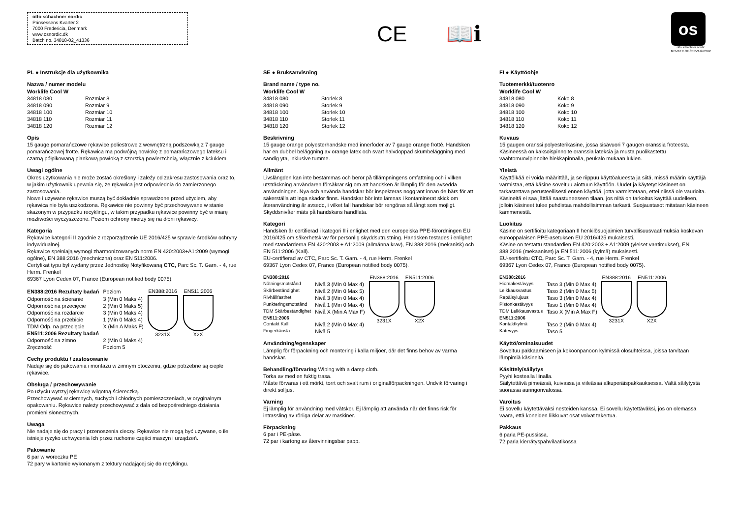otto schachner nordic
Prinsessens Kvarter 2
7000 Fredericia, Denmark
www.osnordic.dk
Batch no. 34818-02_41336
CE 📖ℹ
os
otto schachner nordic
MEMBER OF ČERVA GROUP
PL ● Instrukcje dla użytkownika
Nazwa / numer modelu
Worklife Cool W
| 34818 080 | Rozmiar 8 |
| 34818 090 | Rozmiar 9 |
| 34818 100 | Rozmiar 10 |
| 34818 110 | Rozmiar 11 |
| 34818 120 | Rozmiar 12 |
Opis
15 gauge pomarańczowe rękawice poliestrowe z wewnętrzną podszewką z 7 gauge pomarańczowej frotte. Rękawica ma podwójną powłokę z pomarańczowego lateksu i czarną półpikowaną piankową powłoką z szorstką powierzchnią, włącznie z kciukiem.
Uwagi ogólne
Okres użytkowania nie może zostać określony i zależy od zakresu zastosowania oraz to, w jakim użytkownik upewnia się, że rękawica jest odpowiednia do zamierzonego zastosowania.
Nowe i używane rękawice muszą być dokładnie sprawdzone przed użyciem, aby rękawica nie była uszkodzona. Rękawice nie powinny być przechowywane w stanie skażonym w przypadku recyklingu, w takim przypadku rękawice powinny być w miarę możliwości wyczyszczone. Poziom ochrony mierzy się na dłoni rękawicy.
Kategoria
Rękawice kategorii II zgodnie z rozporządzenie UE 2016/425 w sprawie środków ochryny indywidualnej.
Rękawice spełniają wymogi zharmonizowanych norm EN 420:2003+A1:2009 (wymogi ogólne), EN 388:2016 (mechniczna) oraz EN 511:2006.
Certyfikat typu był wydany przez Jednostkę Notyfikowaną CTC, Parc Sc. T. Garn. - 4, rue Herm. Frenkel
69367 Lyon Cedex 07, France (European notified body 0075).
| EN388:2016 Rezultaty badań | Poziom |
| Odporność na ścieranie | 3 (Min 0 Maks 4) |
| Odporność na przecięcie | 2 (Min 0 Maks 5) |
| Odporność na rozdarcie | 3 (Min 0 Maks 4) |
| Odporność na przebicie | 1 (Min 0 Maks 4) |
| TDM Odp. na przecięcie | X (Min A Maks F) |
| EN511:2006 Rezultaty badań | |
| Odporność na zimno | 2 (Min 0 Maks 4) |
| Zręczność | Poziom 5 |
EN388:2016
3231X
EN511:2006
X2X
Cechy produktu / zastosowanie
Nadaje się do pakowania i montażu w zimnym otoczeniu, gdzie potrzebne są ciepłe rękawice.
Obsługa / przechowywanie
Po użyciu wytrzyj rękawicę wilgotną ściereczką.
Przechowywać w ciemnych, suchych i chłodnych pomieszczeniach, w oryginalnym opakowaniu. Rękawice należy przechowywać z dala od bezpośredniego działania promieni słonecznych.
Uwaga
Nie nadaje się do pracy i przenoszenia cieczy. Rękawice nie mogą być używane, o ile istnieje ryzyko uchwycenia Ich przez ruchome części maszyn i urządzeń.
Pakowanie
6 par w woreczku PE
72 pary w kartonie wykonanym z tektury nadającej się do recyklingu.
SE ● Bruksanvisning
Brand name / type no.
Worklife Cool W
| 34818 080 | Storlek 8 |
| 34818 090 | Storlek 9 |
| 34818 100 | Storlek 10 |
| 34818 110 | Storlek 11 |
| 34818 120 | Storlek 12 |
Beskrivning
15 gauge orange polyesterhandske med innerfoder av 7 gauge orange frotté. Handsken har en dubbel beläggning av orange latex och svart halvdoppad skumbeläggning med sandig yta, inklusive tumme.
Allmänt
Livslängden kan inte bestämmas och beror på tillämpningens omfattning och i vilken utsträckning användaren försäkrar sig om att handsken är lämplig för den avsedda användningen. Nya och använda handskar bör inspekteras noggrant innan de bärs för att säkerställa att inga skador finns. Handskar bör inte lämnas i kontaminerat skick om återanvändning är avsedd, i vilket fall handskar bör rengöras så långt som möjligt. Skyddsnivåer mäts på handskans handflata.
Kategori
Handsken är certifierad i kategori II i enlighet med den europeiska PPE-förordningen EU 2016/425 om säkerhetskrav för personlig skyddsutrustning. Handsken testades i enlighet med standarderna EN 420:2003 + A1:2009 (allmänna krav), EN 388:2016 (mekanisk) och EN 511:2006 (Kall).
EU-certifierad av CTC, Parc Sc. T. Garn. - 4, rue Herm. Frenkel
69367 Lyon Cedex 07, France (European notified body 0075).
| EN388:2016 | |
| Nötningsmotstånd | Nivå 3 (Min 0 Max 4) |
| Skärbeständighet | Nivå 2 (Min 0 Max 5) |
| Rivhållfasthet | Nivå 3 (Min 0 Max 4) |
| Punkteringsmotstånd | Nivå 1 (Min 0 Max 4) |
| TDM Skärbeständighet | Nivå X (Min A Max F) |
| EN511:2006 | |
| Contakt Kall | Nivå 2 (Min 0 Max 4) |
| Fingerkänsla | Nivå 5 |
EN388:2016
3231X
EN511:2006
X2X
Användning/egenskaper
Lämplig för förpackning och montering i kalla miljöer, där det finns behov av varma handskar.
Behandling/förvaring Wiping with a damp cloth.
Torka av med en fuktig trasa.
Måste förvaras i ett mörkt, torrt och svalt rum i originalförpackningen. Undvik förvaring i direkt solljus.
Varning
Ej lämplig för användning med vätskor. Ej lämplig att använda när det finns risk för intrassling av rörliga delar av maskiner.
Förpackning
6 par i PE-påse.
72 par i kartong av återvinningsbar papp.
FI ● Käyttöohje
Tuotemerkki/tuotenro
Worklife Cool W
| 34818 080 | Koko 8 |
| 34818 090 | Koko 9 |
| 34818 100 | Koko 10 |
| 34818 110 | Koko 11 |
| 34818 120 | Koko 12 |
Kuvaus
15 gaugen oranssi polyesterikäsine, jossa sisävuori 7 gaugen oranssia froteesta. Käsineessä on kaksoispinnoite oranssia lateksia ja musta puolikastettu vaahtomuovipinnoite hiekkapinnalla, peukalo mukaan lukien.
Yleistä
Käyttöikää ei voida määrittää, ja se riippuu käyttöalueesta ja siitä, missä määrin käyttäjä varmistaa, että käsine soveltuu aiottuun käyttöön. Uudet ja käytetyt käsineet on tarkastettava perusteellisesti ennen käyttöä, jotta varmistetaan, ettei niissä ole vaurioita. Käsineitä ei saa jättää saastuneeseen tilaan, jos niitä on tarkoitus käyttää uudelleen, jolloin käsineet tulee puhdistaa mahdollisimman tarkasti. Suojaustasot mitataan käsineen kämmenestä.
Luokitus
Käsine on sertifioitu kategoriaan II henkilösuojaimien turvallisuusvaatimuksia koskevan eurooppalaisen PPE-asetuksen EU 2016/425 mukaisesti.
Käsine on testattu standardien EN 420:2003 + A1:2009 (yleiset vaatimukset), EN 388:2016 (mekaaniset) ja EN 511:2006 (kylmä) mukaisesti.
EU-sertifioitu CTC, Parc Sc. T. Garn. - 4, rue Herm. Frenkel
69367 Lyon Cedex 07, France (European notified body 0075).
| EN388:2016 | |
| Hiomakestävyys | Taso 3 (Min 0 Max 4) |
| Leikkausvastus | Taso 2 (Min 0 Max 5) |
| Repäisylujuus | Taso 3 (Min 0 Max 4) |
| Pistonkestävyys | Taso 1 (Min 0 Max 4) |
| TDM Leikkausvastus | Taso X (Min A Max F) |
| EN511:2006 | |
| Kontaktkylmä | Taso 2 (Min 0 Max 4) |
| Kätevyys | Taso 5 |
EN388:2016
3231X
EN511:2006
X2X
Käyttö/ominaisuudet
Soveltuu pakkaamiseen ja kokoonpanoon kylmissä olosuhteissa, joissa tarvitaan lämpimiä käsineitä.
Käsittely/säilytys
Pyyhi kostealla liinalla.
Säilytettävä pimeässä, kuivassa ja viileässä alkuperäispakkauksessa. Vältä säilytystä suorassa auringonvalossa.
Varoitus
Ei sovellu käytettäväksi nesteiden kanssa. Ei sovellu käytettäväksi, jos on olemassa vaara, että koneiden liikkuvat osat voivat takertua.
Pakkaus
6 paria PE-pussissa.
72 paria kierrätyspahvilaatikossa